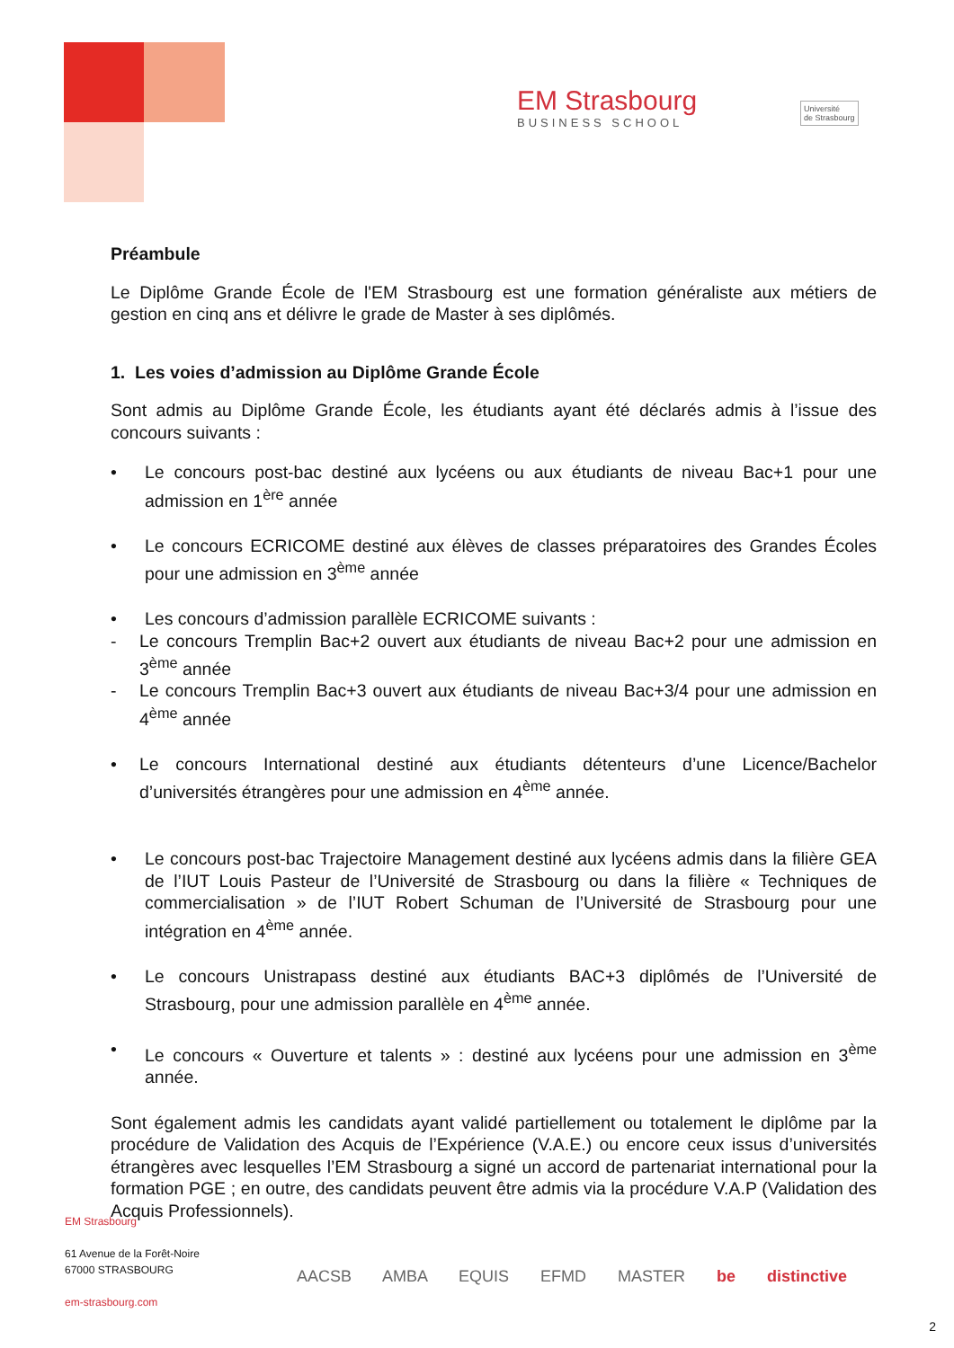EM Strasbourg
BUSINESS SCHOOL
Université
de Strasbourg
Préambule
Le Diplôme Grande École de l'EM Strasbourg est une formation généraliste aux métiers de gestion en cinq ans et délivre le grade de Master à ses diplômés.
1. Les voies d’admission au Diplôme Grande École
Sont admis au Diplôme Grande École, les étudiants ayant été déclarés admis à l’issue des concours suivants :
• Le concours post-bac destiné aux lycéens ou aux étudiants de niveau Bac+1 pour une admission en 1<sup>ère</sup> année
• Le concours ECRICOME destiné aux élèves de classes préparatoires des Grandes Écoles pour une admission en 3<sup>ème</sup> année
• Les concours d’admission parallèle ECRICOME suivants :
- Le concours Tremplin Bac+2 ouvert aux étudiants de niveau Bac+2 pour une admission en 3<sup>ème</sup> année
- Le concours Tremplin Bac+3 ouvert aux étudiants de niveau Bac+3/4 pour une admission en 4<sup>ème</sup> année
• Le concours International destiné aux étudiants détenteurs d’une Licence/Bachelor d’universités étrangères pour une admission en 4<sup>ème</sup> année.
• Le concours post-bac Trajectoire Management destiné aux lycéens admis dans la filière GEA de l’IUT Louis Pasteur de l’Université de Strasbourg ou dans la filière « Techniques de commercialisation » de l’IUT Robert Schuman de l’Université de Strasbourg pour une intégration en 4<sup>ème</sup> année.
• Le concours Unistrapass destiné aux étudiants BAC+3 diplômés de l’Université de Strasbourg, pour une admission parallèle en 4<sup>ème</sup> année.
• Le concours « Ouverture et talents » : destiné aux lycéens pour une admission en 3<sup>ème</sup> année.
Sont également admis les candidats ayant validé partiellement ou totalement le diplôme par la procédure de Validation des Acquis de l’Expérience (V.A.E.) ou encore ceux issus d’universités étrangères avec lesquelles l’EM Strasbourg a signé un accord de partenariat international pour la formation PGE ; en outre, des candidats peuvent être admis via la procédure V.A.P (Validation des Acquis Professionnels).
EM Strasbourg
61 Avenue de la Forêt-Noire
67000 STRASBOURG
em-strasbourg.com
AACSB AMBA EQUIS EFMD MASTER be distinctive
2